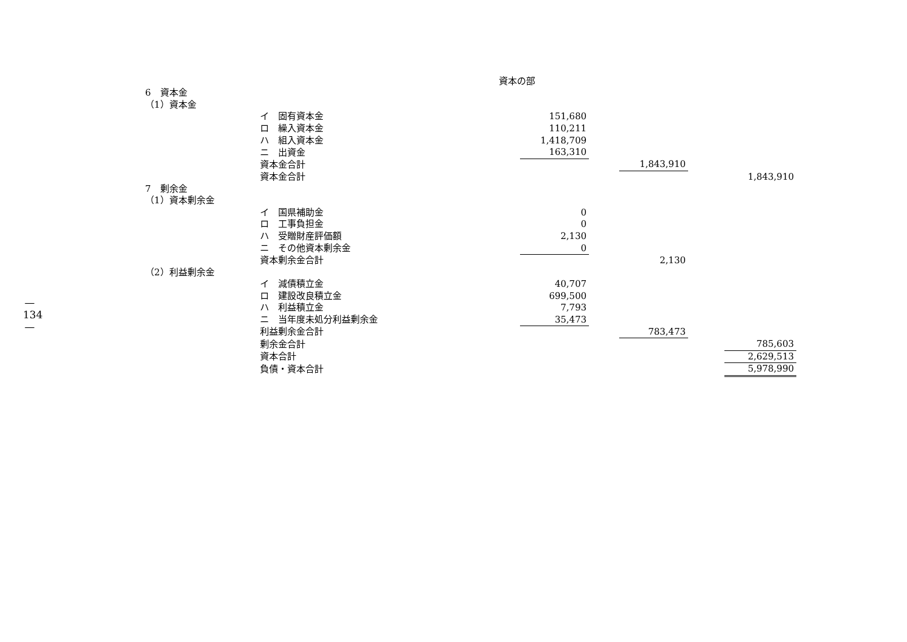—
134
—
資本の部
| 6 資本金 | | | | | | |
| （1）資本金 | | | | | | |
| | イ 固有資本金 | 151,680 | | | | |
| | ロ 繰入資本金 | 110,211 | | | | |
| | ハ 組入資本金 | 1,418,709 | | | | |
| | ニ 出資金 | 163,310 | | | | |
| | 資本金合計 | | | 1,843,910 | | |
| | 資本金合計 | | | | | 1,843,910 |
| 7 剰余金 | | | | | | |
| （1）資本剰余金 | | | | | | |
| | イ 国県補助金 | 0 | | | | |
| | ロ 工事負担金 | 0 | | | | |
| | ハ 受贈財産評価額 | 2,130 | | | | |
| | ニ その他資本剰余金 | 0 | | | | |
| | 資本剰余金合計 | | | 2,130 | | |
| （2）利益剰余金 | | | | | | |
| | イ 減債積立金 | 40,707 | | | | |
| | ロ 建設改良積立金 | 699,500 | | | | |
| | ハ 利益積立金 | 7,793 | | | | |
| | ニ 当年度未処分利益剰余金 | 35,473 | | | | |
| | 利益剰余金合計 | | | 783,473 | | |
| | 剰余金合計 | | | | | 785,603 |
| | 資本合計 | | | | | 2,629,513 |
| | 負債・資本合計 | | | | | 5,978,990 |